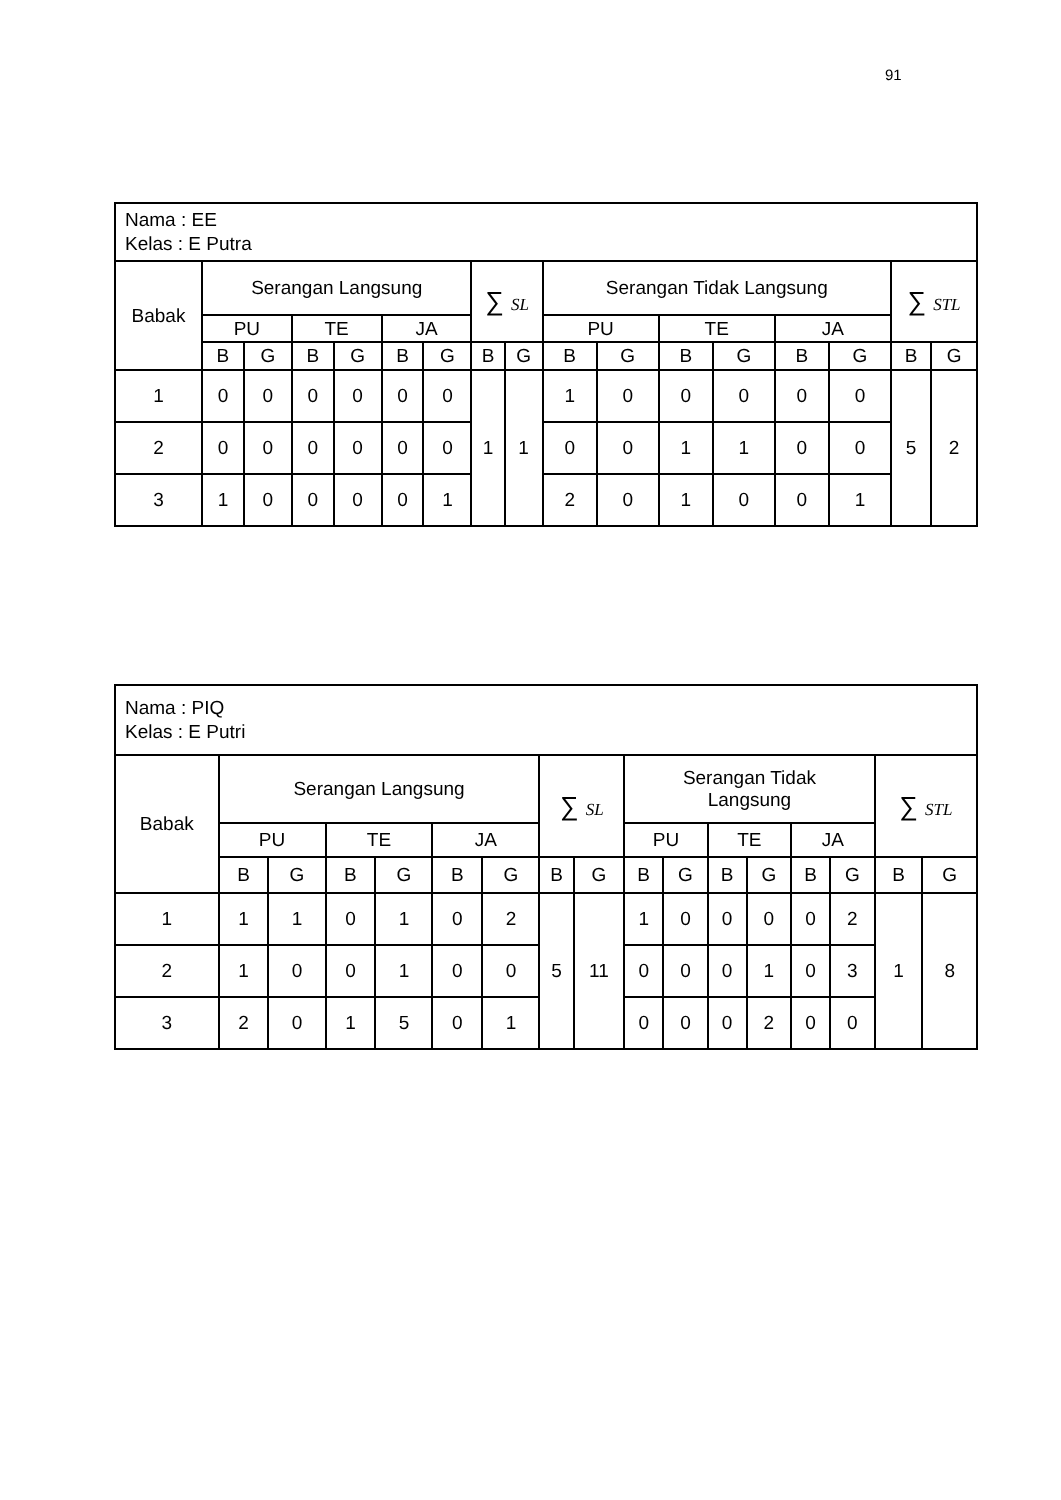91
| Nama : EE Kelas : E Putra | | | | | | | | | | | | | | | | |
| Babak | Serangan Langsung | | | | | | ∑ SL | | Serangan Tidak Langsung | | | | | | ∑ STL | |
| | PU | | TE | | JA | | | | PU | | TE | | JA | | | |
| | B | G | B | G | B | G | B | G | B | G | B | G | B | G | B | G |
| 1 | 0 | 0 | 0 | 0 | 0 | 0 | 1 | 1 | 1 | 0 | 0 | 0 | 0 | 0 | 5 | 2 |
| 2 | 0 | 0 | 0 | 0 | 0 | 0 | | | 0 | 0 | 1 | 1 | 0 | 0 | | |
| 3 | 1 | 0 | 0 | 0 | 0 | 1 | | | 2 | 0 | 1 | 0 | 0 | 1 | | |
| Nama : PIQ Kelas : E Putri | | | | | | | | | | | | | | | | |
| Babak | Serangan Langsung | | | | | | ∑ SL | | Serangan Tidak Langsung | | | | | | ∑ STL | |
| | PU | | TE | | JA | | | | PU | | TE | | JA | | | |
| | B | G | B | G | B | G | B | G | B | G | B | G | B | G | B | G |
| 1 | 1 | 1 | 0 | 1 | 0 | 2 | 5 | 11 | 1 | 0 | 0 | 0 | 0 | 2 | 1 | 8 |
| 2 | 1 | 0 | 0 | 1 | 0 | 0 | | | 0 | 0 | 0 | 1 | 0 | 3 | | |
| 3 | 2 | 0 | 1 | 5 | 0 | 1 | | | 0 | 0 | 0 | 2 | 0 | 0 | | |